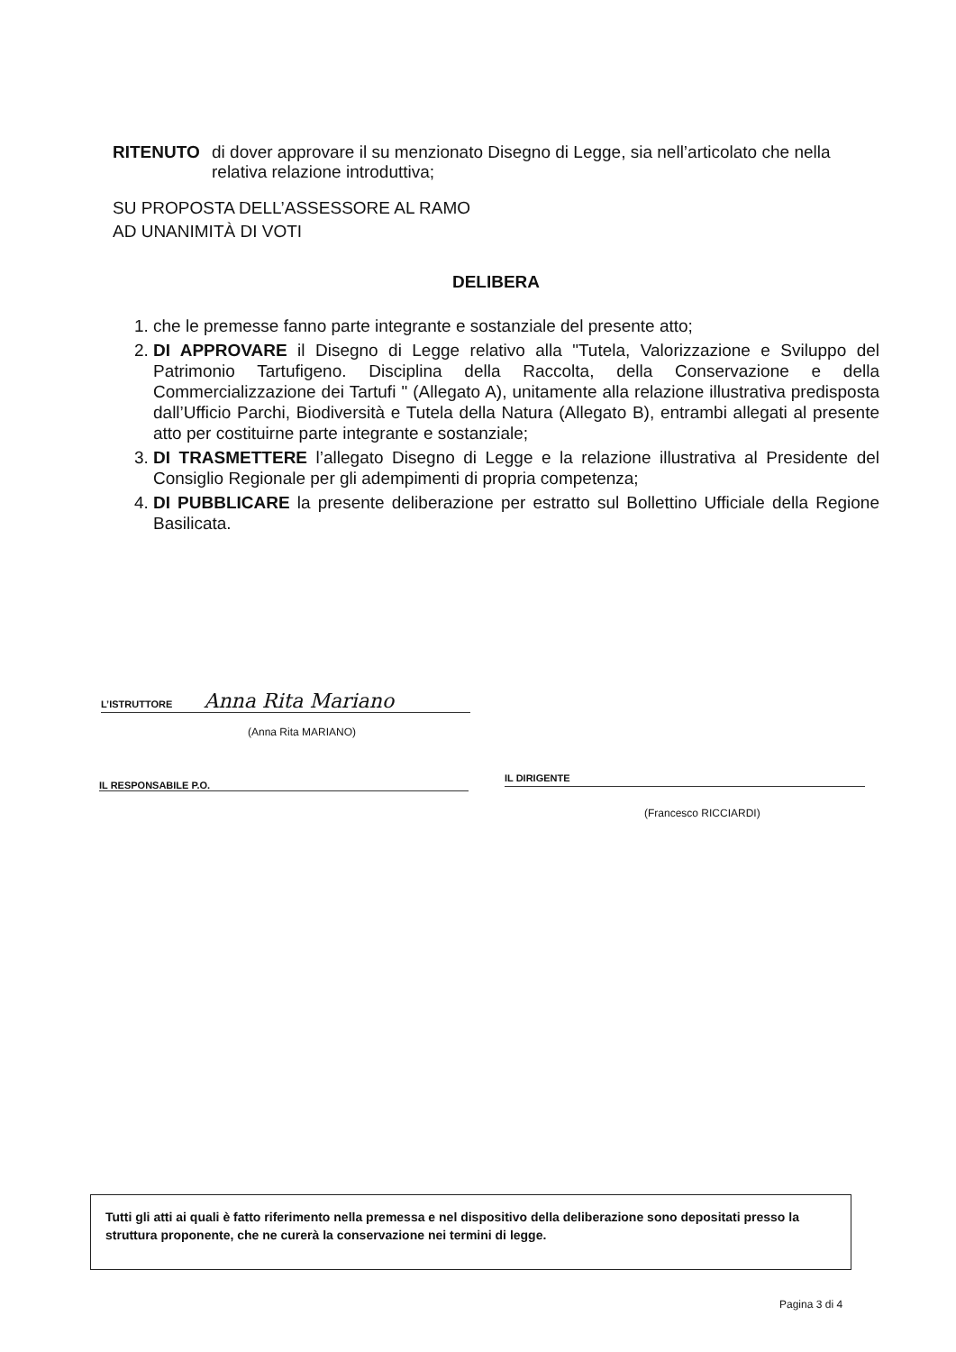RITENUTO di dover approvare il su menzionato Disegno di Legge, sia nell’articolato che nella relativa relazione introduttiva;
SU PROPOSTA DELL’ASSESSORE AL RAMO
AD UNANIMITÀ DI VOTI
DELIBERA
1. che le premesse fanno parte integrante e sostanziale del presente atto;
2. DI APPROVARE il Disegno di Legge relativo alla "Tutela, Valorizzazione e Sviluppo del Patrimonio Tartufigeno. Disciplina della Raccolta, della Conservazione e della Commercializzazione dei Tartufi " (Allegato A), unitamente alla relazione illustrativa predisposta dall’Ufficio Parchi, Biodiversità e Tutela della Natura (Allegato B), entrambi allegati al presente atto per costituirne parte integrante e sostanziale;
3. DI TRASMETTERE l’allegato Disegno di Legge e la relazione illustrativa al Presidente del Consiglio Regionale per gli adempimenti di propria competenza;
4. DI PUBBLICARE la presente deliberazione per estratto sul Bollettino Ufficiale della Regione Basilicata.
L’ISTRUTTORE Anna Rita Mariano
(Anna Rita MARIANO)
IL RESPONSABILE P.O. IL DIRIGENTE
(Francesco RICCIARDI)
Tutti gli atti ai quali è fatto riferimento nella premessa e nel dispositivo della deliberazione sono depositati presso la struttura proponente, che ne curerà la conservazione nei termini di legge.
Pagina 3 di 4